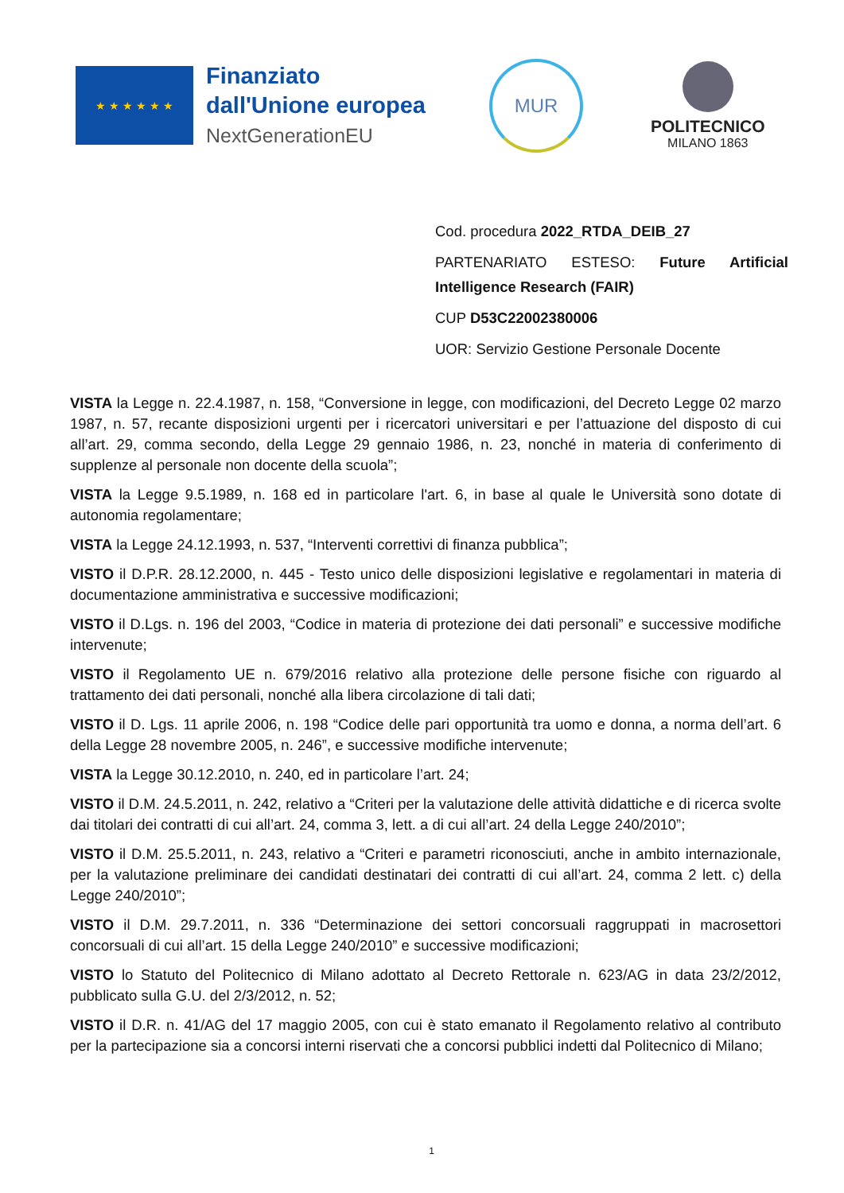★ ★ ★ ★ ★ ★
Finanziato
dall'Unione europea
NextGenerationEU
MUR
POLITECNICO
MILANO 1863
Cod. procedura 2022_RTDA_DEIB_27
PARTENARIATO ESTESO: Future Artificial Intelligence Research (FAIR)
CUP D53C22002380006
UOR: Servizio Gestione Personale Docente
VISTA la Legge n. 22.4.1987, n. 158, “Conversione in legge, con modificazioni, del Decreto Legge 02 marzo 1987, n. 57, recante disposizioni urgenti per i ricercatori universitari e per l’attuazione del disposto di cui all’art. 29, comma secondo, della Legge 29 gennaio 1986, n. 23, nonché in materia di conferimento di supplenze al personale non docente della scuola”;
VISTA la Legge 9.5.1989, n. 168 ed in particolare l'art. 6, in base al quale le Università sono dotate di autonomia regolamentare;
VISTA la Legge 24.12.1993, n. 537, “Interventi correttivi di finanza pubblica”;
VISTO il D.P.R. 28.12.2000, n. 445 - Testo unico delle disposizioni legislative e regolamentari in materia di documentazione amministrativa e successive modificazioni;
VISTO il D.Lgs. n. 196 del 2003, “Codice in materia di protezione dei dati personali” e successive modifiche intervenute;
VISTO il Regolamento UE n. 679/2016 relativo alla protezione delle persone fisiche con riguardo al trattamento dei dati personali, nonché alla libera circolazione di tali dati;
VISTO il D. Lgs. 11 aprile 2006, n. 198 “Codice delle pari opportunità tra uomo e donna, a norma dell’art. 6 della Legge 28 novembre 2005, n. 246”, e successive modifiche intervenute;
VISTA la Legge 30.12.2010, n. 240, ed in particolare l’art. 24;
VISTO il D.M. 24.5.2011, n. 242, relativo a “Criteri per la valutazione delle attività didattiche e di ricerca svolte dai titolari dei contratti di cui all’art. 24, comma 3, lett. a di cui all’art. 24 della Legge 240/2010”;
VISTO il D.M. 25.5.2011, n. 243, relativo a “Criteri e parametri riconosciuti, anche in ambito internazionale, per la valutazione preliminare dei candidati destinatari dei contratti di cui all’art. 24, comma 2 lett. c) della Legge 240/2010”;
VISTO il D.M. 29.7.2011, n. 336 “Determinazione dei settori concorsuali raggruppati in macrosettori concorsuali di cui all’art. 15 della Legge 240/2010” e successive modificazioni;
VISTO lo Statuto del Politecnico di Milano adottato al Decreto Rettorale n. 623/AG in data 23/2/2012, pubblicato sulla G.U. del 2/3/2012, n. 52;
VISTO il D.R. n. 41/AG del 17 maggio 2005, con cui è stato emanato il Regolamento relativo al contributo per la partecipazione sia a concorsi interni riservati che a concorsi pubblici indetti dal Politecnico di Milano;
1